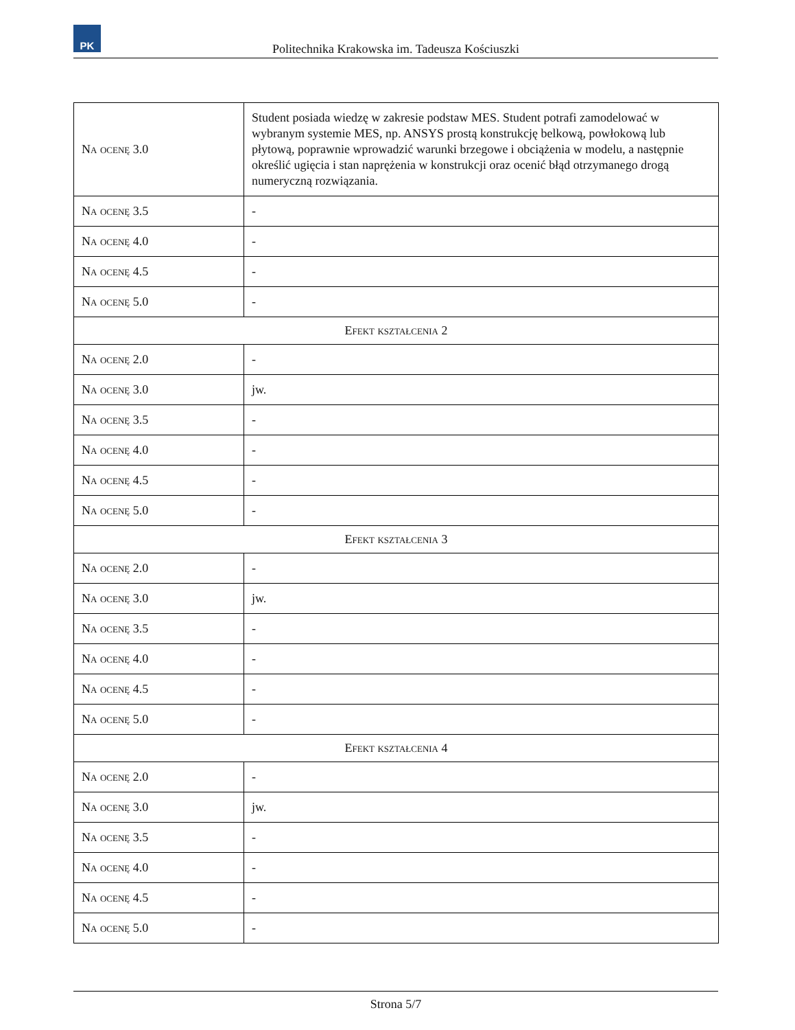PK
Politechnika Krakowska im. Tadeusza Kościuszki
| Na ocenę 3.0 | Student posiada wiedzę w zakresie podstaw MES. Student potrafi zamodelować w wybranym systemie MES, np. ANSYS prostą konstrukcję belkową, powłokową lub płytową, poprawnie wprowadzić warunki brzegowe i obciążenia w modelu, a następnie określić ugięcia i stan naprężenia w konstrukcji oraz ocenić błąd otrzymanego drogą numeryczną rozwiązania. |
| Na ocenę 3.5 | - |
| Na ocenę 4.0 | - |
| Na ocenę 4.5 | - |
| Na ocenę 5.0 | - |
| Efekt kształcenia 2 | |
| Na ocenę 2.0 | - |
| Na ocenę 3.0 | jw. |
| Na ocenę 3.5 | - |
| Na ocenę 4.0 | - |
| Na ocenę 4.5 | - |
| Na ocenę 5.0 | - |
| Efekt kształcenia 3 | |
| Na ocenę 2.0 | - |
| Na ocenę 3.0 | jw. |
| Na ocenę 3.5 | - |
| Na ocenę 4.0 | - |
| Na ocenę 4.5 | - |
| Na ocenę 5.0 | - |
| Efekt kształcenia 4 | |
| Na ocenę 2.0 | - |
| Na ocenę 3.0 | jw. |
| Na ocenę 3.5 | - |
| Na ocenę 4.0 | - |
| Na ocenę 4.5 | - |
| Na ocenę 5.0 | - |
Strona 5/7